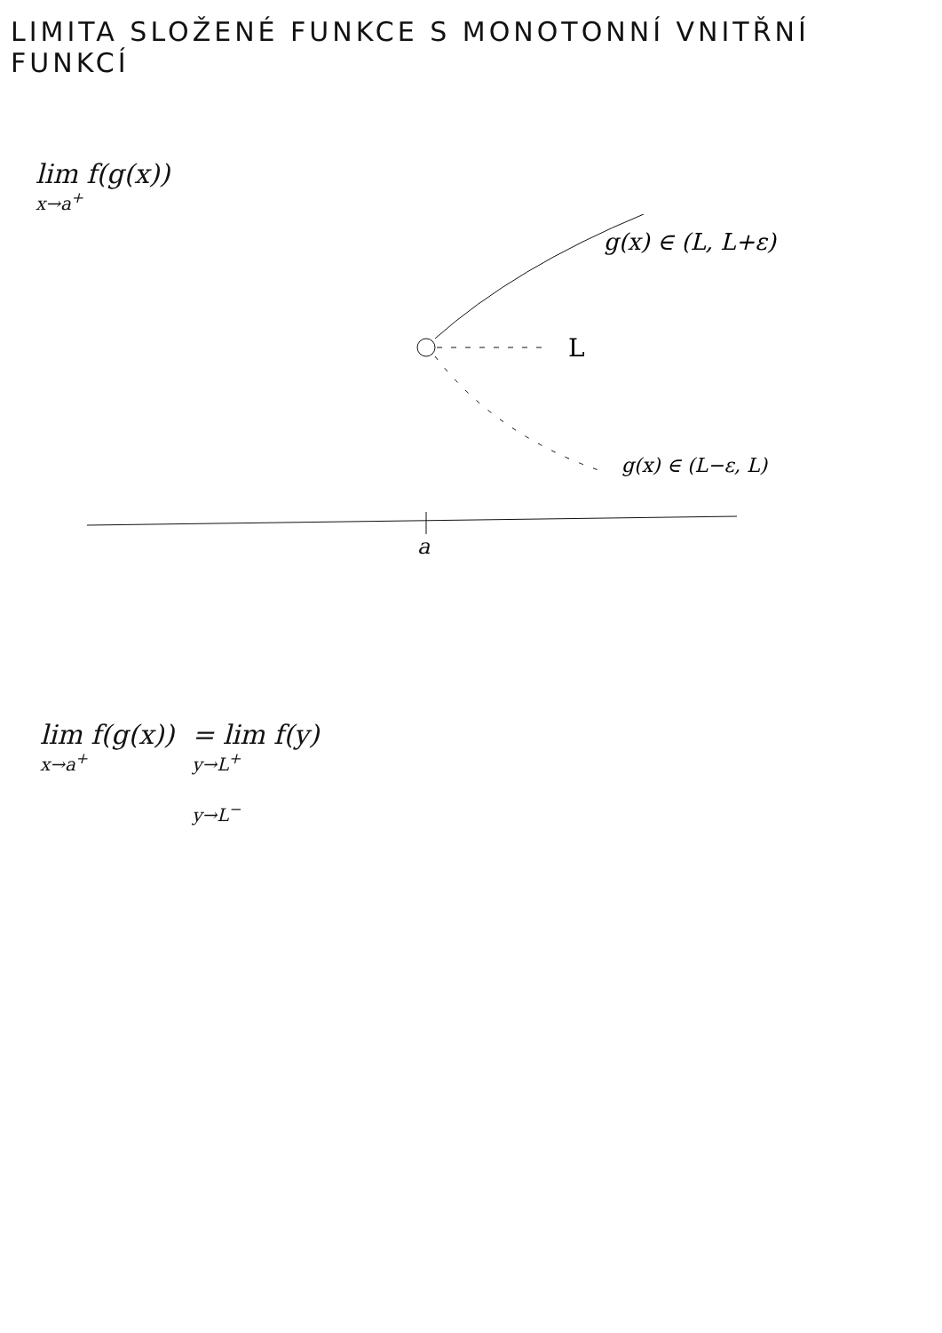LIMITA SLOŽENÉ FUNKCE S MONOTONNÍ VNITŘNÍ FUNKCÍ
lim f(g(x))
x→a<sup>+</sup>
L
g(x) ∈ (L, L+ε)
g(x) ∈ (L−ε, L)
a
lim f(g(x))
x→a<sup>+</sup>
= lim f(y)
y→L<sup>+</sup>
y→L<sup>−</sup>